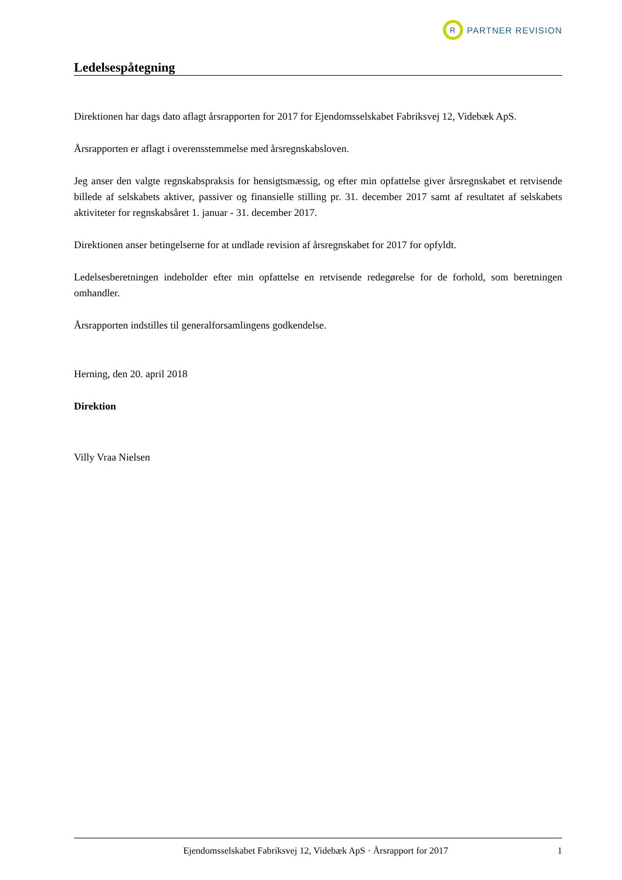R
PARTNER REVISION
Ledelsespåtegning
Direktionen har dags dato aflagt årsrapporten for 2017 for Ejendomsselskabet Fabriksvej 12, Videbæk ApS.
Årsrapporten er aflagt i overensstemmelse med årsregnskabsloven.
Jeg anser den valgte regnskabspraksis for hensigtsmæssig, og efter min opfattelse giver årsregnskabet et retvisende billede af selskabets aktiver, passiver og finansielle stilling pr. 31. december 2017 samt af resultatet af selskabets aktiviteter for regnskabsåret 1. januar - 31. december 2017.
Direktionen anser betingelserne for at undlade revision af årsregnskabet for 2017 for opfyldt.
Ledelsesberetningen indeholder efter min opfattelse en retvisende redegørelse for de forhold, som beretningen omhandler.
Årsrapporten indstilles til generalforsamlingens godkendelse.
Herning, den 20. april 2018
Direktion
Villy Vraa Nielsen
Ejendomsselskabet Fabriksvej 12, Videbæk ApS · Årsrapport for 2017 1